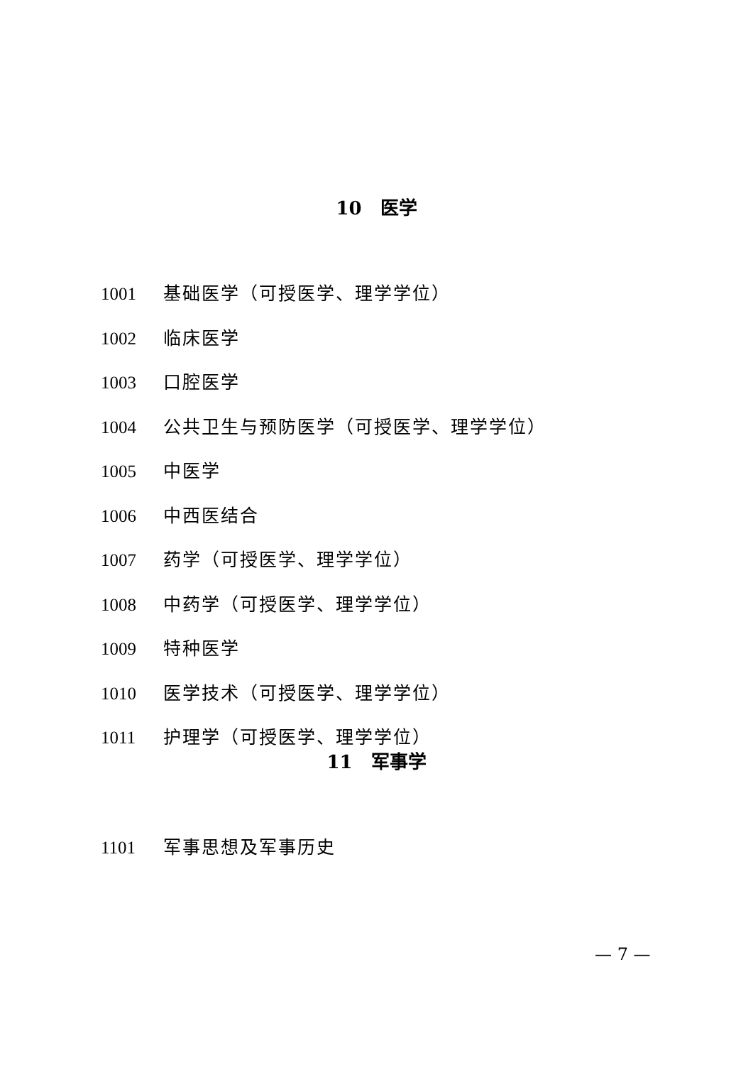10　医学
1001 基础医学（可授医学、理学学位）
1002 临床医学
1003 口腔医学
1004 公共卫生与预防医学（可授医学、理学学位）
1005 中医学
1006 中西医结合
1007 药学（可授医学、理学学位）
1008 中药学（可授医学、理学学位）
1009 特种医学
1010 医学技术（可授医学、理学学位）
1011 护理学（可授医学、理学学位）
11　军事学
1101 军事思想及军事历史
— 7 —